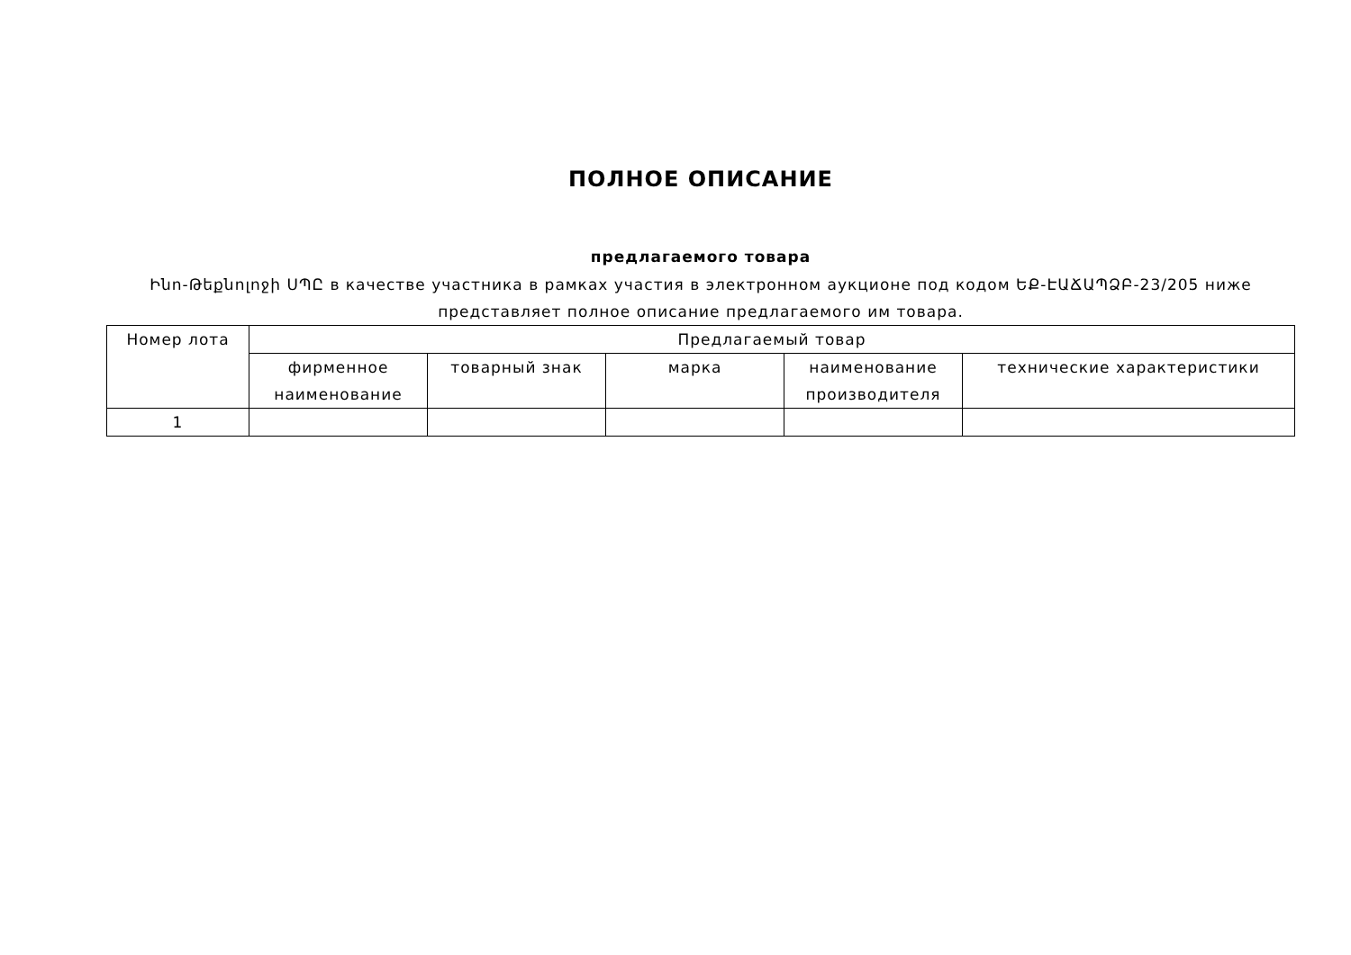ПОЛНОЕ ОПИСАНИЕ
предлагаемого товара
Ինո-Թեքնոլոջի ՍՊԸ в качестве участника в рамках участия в электронном аукционе под кодом ԵՔ-ԷԱՃԱՊՁԲ-23/205 ниже представляет полное описание предлагаемого им товара.
| Номер лота | Предлагаемый товар | | | | |
| --- | --- | --- | --- | --- | --- |
| | фирменное наименование | товарный знак | марка | наименование производителя | технические характеристики |
| 1 | | | | | |